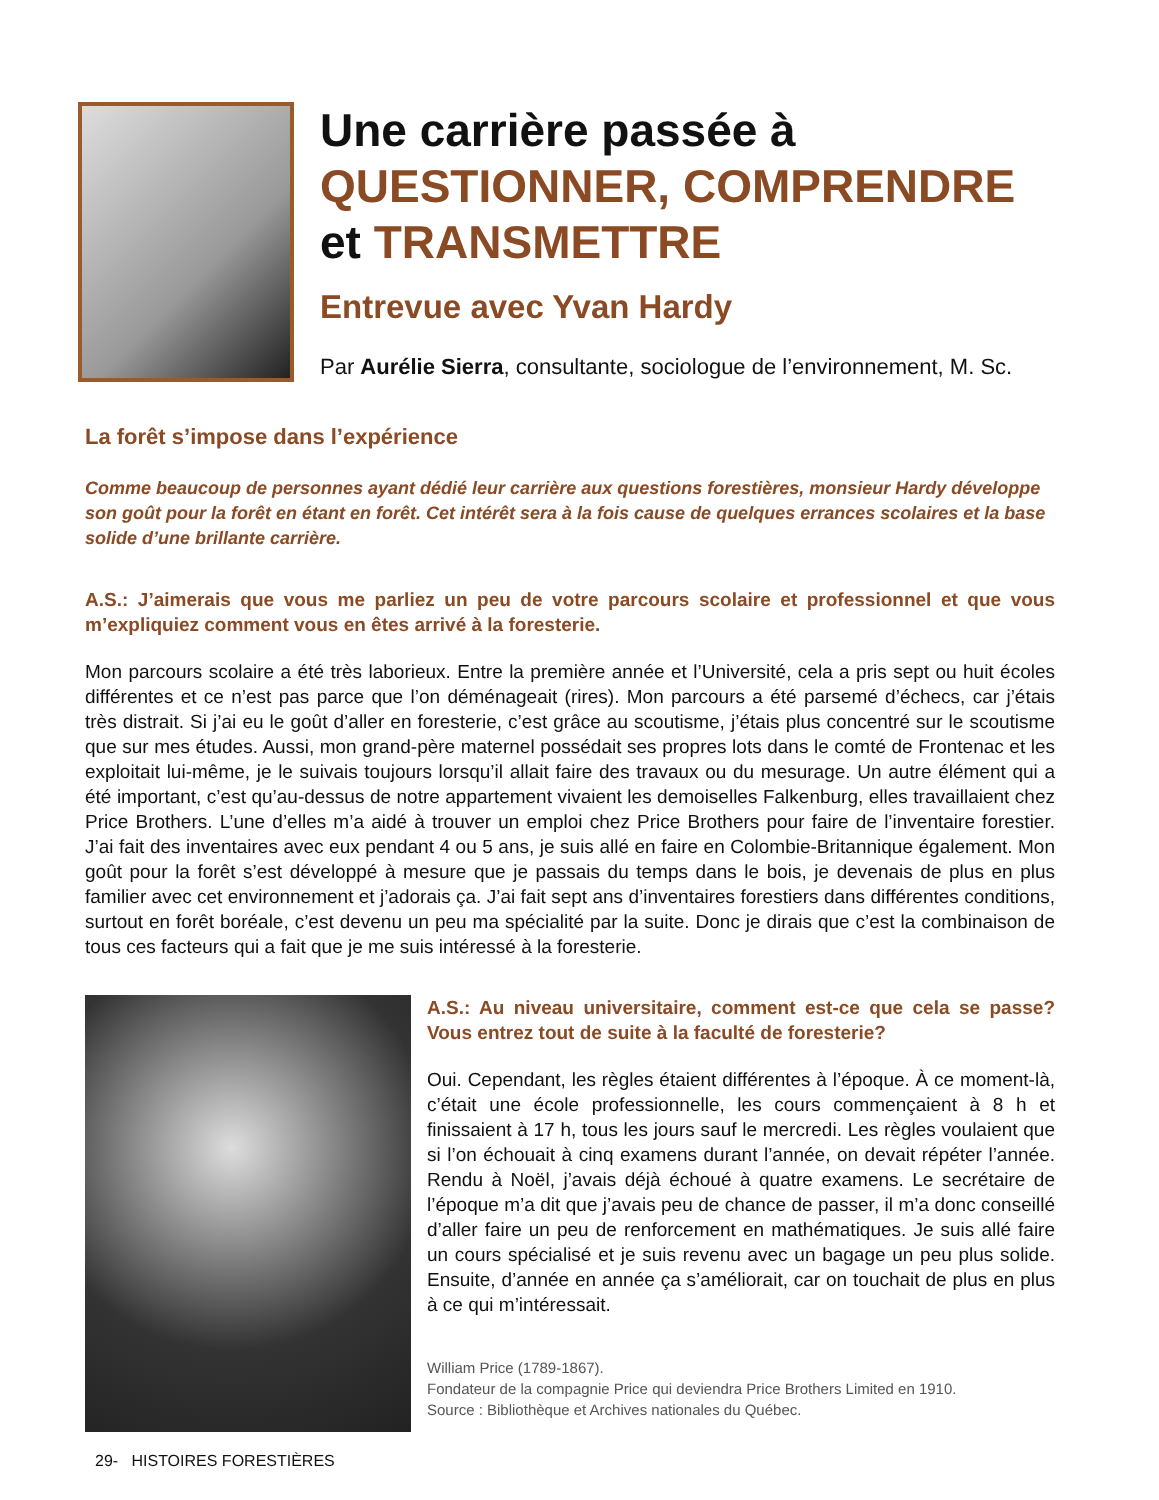Une carrière passée à
QUESTIONNER, COMPRENDRE
et TRANSMETTRE
Entrevue avec Yvan Hardy
Par Aurélie Sierra, consultante, sociologue de l’environnement, M. Sc.
La forêt s’impose dans l’expérience
Comme beaucoup de personnes ayant dédié leur carrière aux questions forestières, monsieur Hardy développe son goût pour la forêt en étant en forêt. Cet intérêt sera à la fois cause de quelques errances scolaires et la base solide d’une brillante carrière.
A.S.: J’aimerais que vous me parliez un peu de votre parcours scolaire et professionnel et que vous m’expliquiez comment vous en êtes arrivé à la foresterie.
Mon parcours scolaire a été très laborieux. Entre la première année et l’Université, cela a pris sept ou huit écoles différentes et ce n’est pas parce que l’on déménageait (rires). Mon parcours a été parsemé d’échecs, car j’étais très distrait. Si j’ai eu le goût d’aller en foresterie, c’est grâce au scoutisme, j’étais plus concentré sur le scoutisme que sur mes études. Aussi, mon grand-père maternel possédait ses propres lots dans le comté de Frontenac et les exploitait lui-même, je le suivais toujours lorsqu’il allait faire des travaux ou du mesurage. Un autre élément qui a été important, c’est qu’au-dessus de notre appartement vivaient les demoiselles Falkenburg, elles travaillaient chez Price Brothers. L’une d’elles m’a aidé à trouver un emploi chez Price Brothers pour faire de l’inventaire forestier. J’ai fait des inventaires avec eux pendant 4 ou 5 ans, je suis allé en faire en Colombie-Britannique également. Mon goût pour la forêt s’est développé à mesure que je passais du temps dans le bois, je devenais de plus en plus familier avec cet environnement et j’adorais ça. J’ai fait sept ans d’inventaires forestiers dans différentes conditions, surtout en forêt boréale, c’est devenu un peu ma spécialité par la suite. Donc je dirais que c’est la combinaison de tous ces facteurs qui a fait que je me suis intéressé à la foresterie.
A.S.: Au niveau universitaire, comment est-ce que cela se passe? Vous entrez tout de suite à la faculté de foresterie?
Oui. Cependant, les règles étaient différentes à l’époque. À ce moment-là, c’était une école professionnelle, les cours commençaient à 8 h et finissaient à 17 h, tous les jours sauf le mercredi. Les règles voulaient que si l’on échouait à cinq examens durant l’année, on devait répéter l’année. Rendu à Noël, j’avais déjà échoué à quatre examens. Le secrétaire de l’époque m’a dit que j’avais peu de chance de passer, il m’a donc conseillé d’aller faire un peu de renforcement en mathématiques. Je suis allé faire un cours spécialisé et je suis revenu avec un bagage un peu plus solide. Ensuite, d’année en année ça s’améliorait, car on touchait de plus en plus à ce qui m’intéressait.
William Price (1789-1867).
Fondateur de la compagnie Price qui deviendra Price Brothers Limited en 1910.
Source : Bibliothèque et Archives nationales du Québec.
29- HISTOIRES FORESTIÈRES